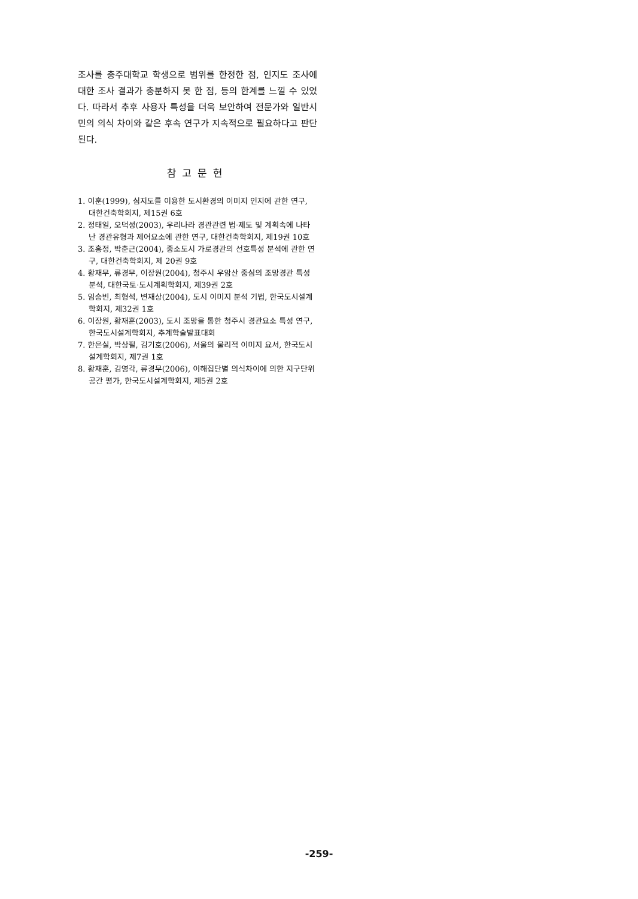조사를 충주대학교 학생으로 범위를 한정한 점, 인지도 조사에 대한 조사 결과가 충분하지 못 한 점, 등의 한계를 느낄 수 있었다. 따라서 추후 사용자 특성을 더욱 보안하여 전문가와 일반시민의 의식 차이와 같은 후속 연구가 지속적으로 필요하다고 판단된다.
참고문헌
1. 이훈(1999), 심지도를 이용한 도시환경의 이미지 인지에 관한 연구, 대한건축학회지, 제15권 6호
2. 정태일, 오덕성(2003), 우리나라 경관관련 법·제도 및 계획속에 나타난 경관유형과 제어요소에 관한 연구, 대한건축학회지, 제19권 10호
3. 조홍정, 박춘근(2004), 중소도시 가로경관의 선호특성 분석에 관한 연구, 대한건축학회지, 제 20권 9호
4. 황재무, 류경무, 이장원(2004), 청주시 우암산 중심의 조망경관 특성 분석, 대한국토·도시계획학회지, 제39권 2호
5. 임승빈, 최형석, 변재상(2004), 도시 이미지 분석 기법, 한국도시설계학회지, 제32권 1호
6. 이장원, 황재훈(2003), 도시 조망을 통한 청주시 경관요소 특성 연구, 한국도시설계학회지, 추계학술발표대회
7. 한은실, 박상필, 김기호(2006), 서울의 물리적 이미지 요서, 한국도시설계학회지, 제7권 1호
8. 황재훈, 김영각, 류경무(2006), 이해집단별 의식차이에 의한 지구단위공간 평가, 한국도시설계학회지, 제5권 2호
-259-